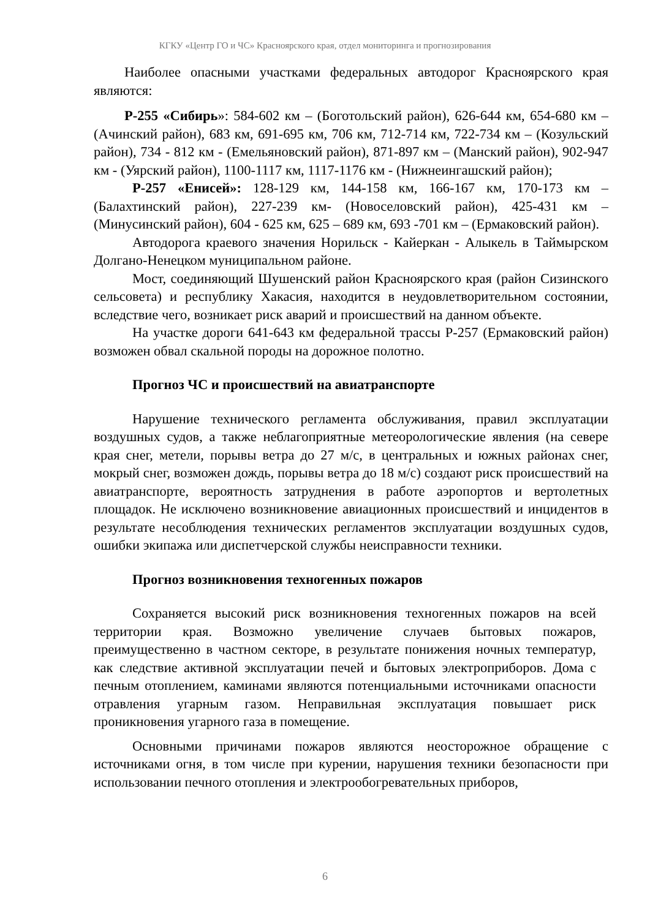КГКУ «Центр ГО и ЧС» Красноярского края, отдел мониторинга и прогнозирования
Наиболее опасными участками федеральных автодорог Красноярского края являются:
Р-255 «Сибирь»: 584-602 км – (Боготольский район), 626-644 км, 654-680 км – (Ачинский район), 683 км, 691-695 км, 706 км, 712-714 км, 722-734 км – (Козульский район), 734 - 812 км - (Емельяновский район), 871-897 км – (Манский район), 902-947 км - (Уярский район), 1100-1117 км, 1117-1176 км - (Нижнеингашский район);
Р-257 «Енисей»: 128-129 км, 144-158 км, 166-167 км, 170-173 км – (Балахтинский район), 227-239 км- (Новоселовский район), 425-431 км – (Минусинский район), 604 - 625 км, 625 – 689 км, 693 -701 км – (Ермаковский район).
Автодорога краевого значения Норильск - Кайеркан - Алыкель в Таймырском Долгано-Ненецком муниципальном районе.
Мост, соединяющий Шушенский район Красноярского края (район Сизинского сельсовета) и республику Хакасия, находится в неудовлетворительном состоянии, вследствие чего, возникает риск аварий и происшествий на данном объекте.
На участке дороги 641-643 км федеральной трассы Р-257 (Ермаковский район) возможен обвал скальной породы на дорожное полотно.
Прогноз ЧС и происшествий на авиатранспорте
Нарушение технического регламента обслуживания, правил эксплуатации воздушных судов, а также неблагоприятные метеорологические явления (на севере края снег, метели, порывы ветра до 27 м/с, в центральных и южных районах снег, мокрый снег, возможен дождь, порывы ветра до 18 м/с) создают риск происшествий на авиатранспорте, вероятность затруднения в работе аэропортов и вертолетных площадок. Не исключено возникновение авиационных происшествий и инцидентов в результате несоблюдения технических регламентов эксплуатации воздушных судов, ошибки экипажа или диспетчерской службы неисправности техники.
Прогноз возникновения техногенных пожаров
Сохраняется высокий риск возникновения техногенных пожаров на всей территории края. Возможно увеличение случаев бытовых пожаров, преимущественно в частном секторе, в результате понижения ночных температур, как следствие активной эксплуатации печей и бытовых электроприборов. Дома с печным отоплением, каминами являются потенциальными источниками опасности отравления угарным газом. Неправильная эксплуатация повышает риск проникновения угарного газа в помещение.
Основными причинами пожаров являются неосторожное обращение с источниками огня, в том числе при курении, нарушения техники безопасности при использовании печного отопления и электрообогревательных приборов,
6